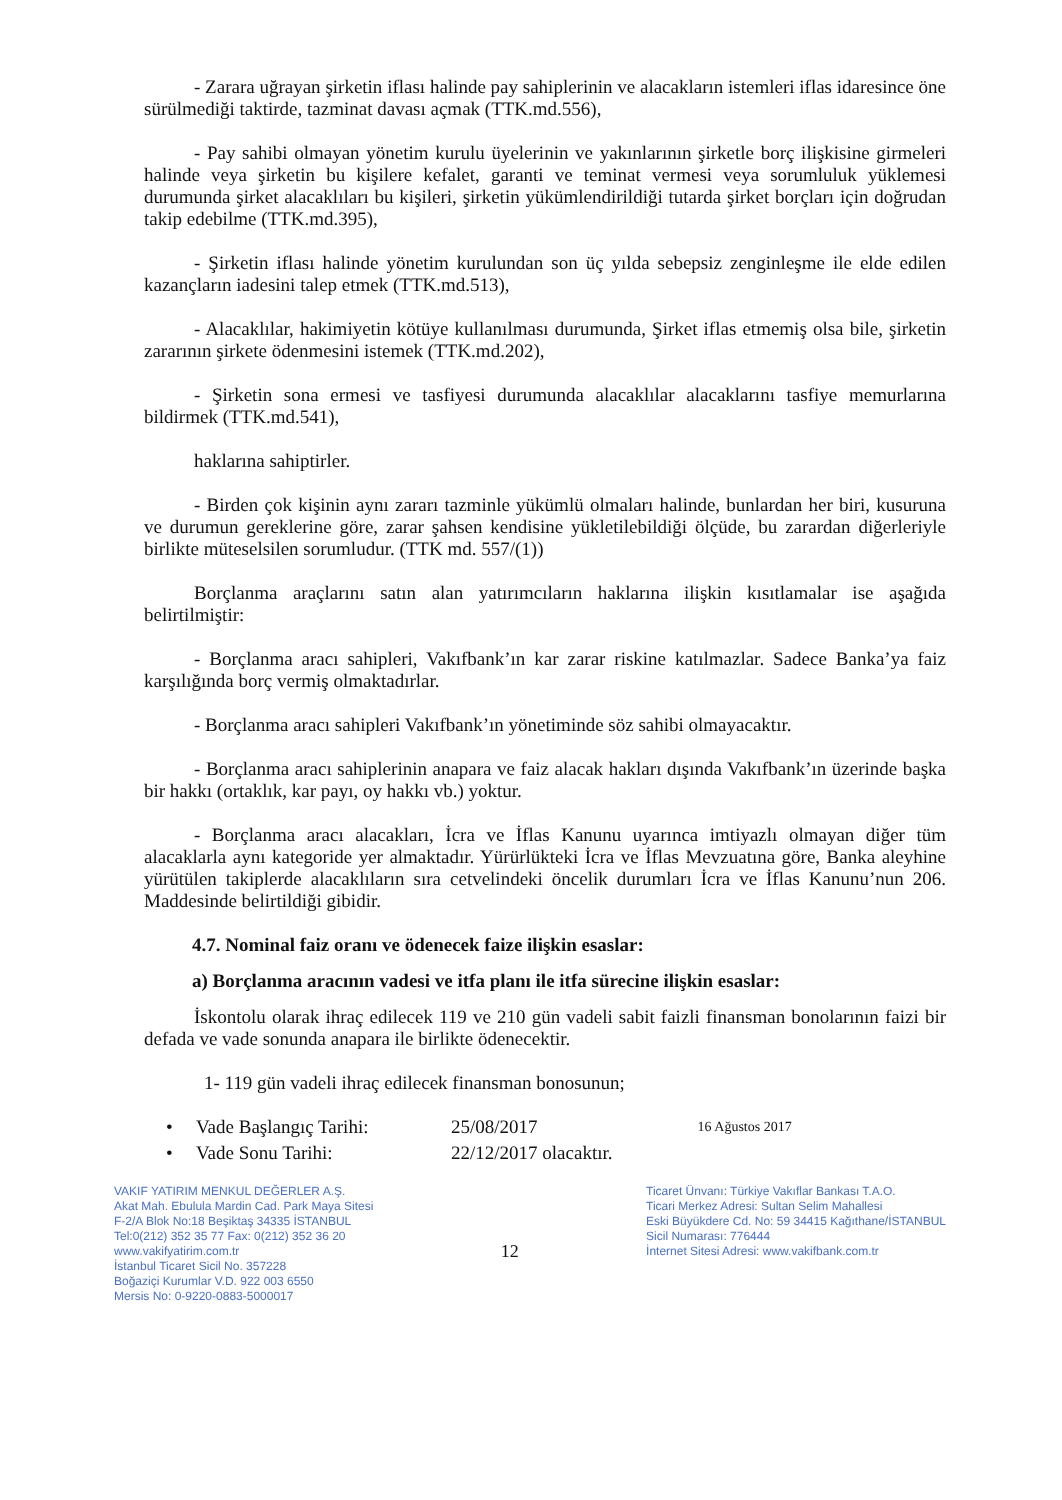- Zarara uğrayan şirketin iflası halinde pay sahiplerinin ve alacakların istemleri iflas idaresince öne sürülmediği taktirde, tazminat davası açmak (TTK.md.556),
- Pay sahibi olmayan yönetim kurulu üyelerinin ve yakınlarının şirketle borç ilişkisine girmeleri halinde veya şirketin bu kişilere kefalet, garanti ve teminat vermesi veya sorumluluk yüklemesi durumunda şirket alacaklıları bu kişileri, şirketin yükümlendirildiği tutarda şirket borçları için doğrudan takip edebilme (TTK.md.395),
- Şirketin iflası halinde yönetim kurulundan son üç yılda sebepsiz zenginleşme ile elde edilen kazançların iadesini talep etmek (TTK.md.513),
- Alacaklılar, hakimiyetin kötüye kullanılması durumunda, Şirket iflas etmemiş olsa bile, şirketin zararının şirkete ödenmesini istemek (TTK.md.202),
- Şirketin sona ermesi ve tasfiyesi durumunda alacaklılar alacaklarını tasfiye memurlarına bildirmek (TTK.md.541),
haklarına sahiptirler.
- Birden çok kişinin aynı zararı tazminle yükümlü olmaları halinde, bunlardan her biri, kusuruna ve durumun gereklerine göre, zarar şahsen kendisine yükletilebildiği ölçüde, bu zarardan diğerleriyle birlikte müteselsilen sorumludur. (TTK md. 557/(1))
Borçlanma araçlarını satın alan yatırımcıların haklarına ilişkin kısıtlamalar ise aşağıda belirtilmiştir:
- Borçlanma aracı sahipleri, Vakıfbank’ın kar zarar riskine katılmazlar. Sadece Banka’ya faiz karşılığında borç vermiş olmaktadırlar.
- Borçlanma aracı sahipleri Vakıfbank’ın yönetiminde söz sahibi olmayacaktır.
- Borçlanma aracı sahiplerinin anapara ve faiz alacak hakları dışında Vakıfbank’ın üzerinde başka bir hakkı (ortaklık, kar payı, oy hakkı vb.) yoktur.
- Borçlanma aracı alacakları, İcra ve İflas Kanunu uyarınca imtiyazlı olmayan diğer tüm alacaklarla aynı kategoride yer almaktadır. Yürürlükteki İcra ve İflas Mevzuatına göre, Banka aleyhine yürütülen takiplerde alacaklıların sıra cetvelindeki öncelik durumları İcra ve İflas Kanunu’nun 206. Maddesinde belirtildiği gibidir.
4.7. Nominal faiz oranı ve ödenecek faize ilişkin esaslar:
a) Borçlanma aracının vadesi ve itfa planı ile itfa sürecine ilişkin esaslar:
İskontolu olarak ihraç edilecek 119 ve 210 gün vadeli sabit faizli finansman bonolarının faizi bir defada ve vade sonunda anapara ile birlikte ödenecektir.
1- 119 gün vadeli ihraç edilecek finansman bonosunun;
• Vade Başlangıç Tarihi: 25/08/2017 16 Ağustos 2017
• Vade Sonu Tarihi: 22/12/2017 olacaktır.
VAKIF YATIRIM MENKUL DEĞERLER A.Ş.
Akat Mah. Ebulula Mardin Cad. Park Maya Sitesi
F-2/A Blok No:18 Beşiktaş 34335 İSTANBUL
Tel:0(212) 352 35 77 Fax: 0(212) 352 36 20
www.vakifyatirim.com.tr
İstanbul Ticaret Sicil No. 357228
Boğaziçi Kurumlar V.D. 922 003 6550
Mersis No: 0-9220-0883-5000017
12
Ticaret Ünvanı: Türkiye Vakıflar Bankası T.A.O.
Ticari Merkez Adresi: Sultan Selim Mahallesi
Eski Büyükdere Cd. No: 59 34415 Kağıthane/İSTANBUL
Sicil Numarası: 776444
İnternet Sitesi Adresi: www.vakifbank.com.tr